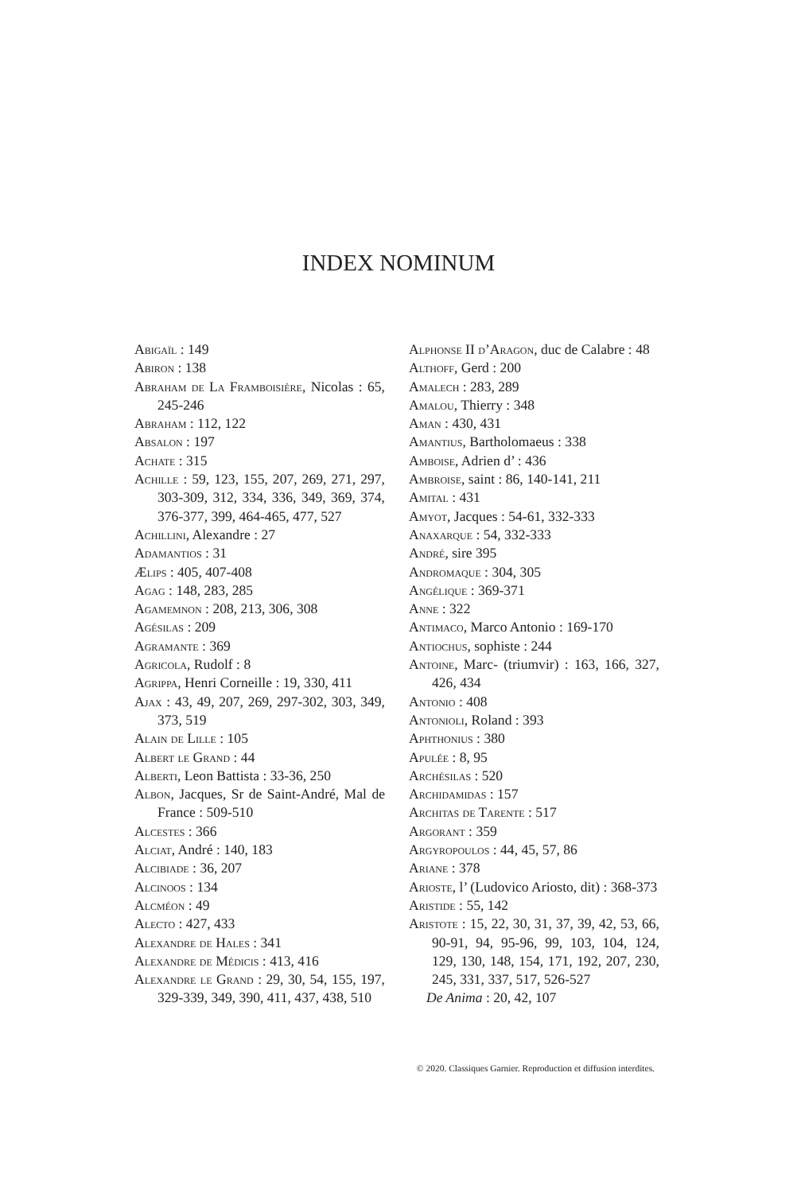INDEX NOMINUM
Abigaïl : 149
Abiron : 138
Abraham de La Framboisière, Nicolas : 65, 245-246
Abraham : 112, 122
Absalon : 197
Achate : 315
Achille : 59, 123, 155, 207, 269, 271, 297, 303-309, 312, 334, 336, 349, 369, 374, 376-377, 399, 464-465, 477, 527
Achillini, Alexandre : 27
Adamantios : 31
Ælips : 405, 407-408
Agag : 148, 283, 285
Agamemnon : 208, 213, 306, 308
Agésilas : 209
Agramante : 369
Agricola, Rudolf : 8
Agrippa, Henri Corneille : 19, 330, 411
Ajax : 43, 49, 207, 269, 297-302, 303, 349, 373, 519
Alain de Lille : 105
Albert le Grand : 44
Alberti, Leon Battista : 33-36, 250
Albon, Jacques, Sr de Saint-André, Mal de France : 509-510
Alcestes : 366
Alciat, André : 140, 183
Alcibiade : 36, 207
Alcinoos : 134
Alcméon : 49
Alecto : 427, 433
Alexandre de Hales : 341
Alexandre de Médicis : 413, 416
Alexandre le Grand : 29, 30, 54, 155, 197, 329-339, 349, 390, 411, 437, 438, 510
Alphonse II d’Aragon, duc de Calabre : 48
Althoff, Gerd : 200
Amalech : 283, 289
Amalou, Thierry : 348
Aman : 430, 431
Amantius, Bartholomaeus : 338
Amboise, Adrien d’ : 436
Ambroise, saint : 86, 140-141, 211
Amital : 431
Amyot, Jacques : 54-61, 332-333
Anaxarque : 54, 332-333
André, sire 395
Andromaque : 304, 305
Angélique : 369-371
Anne : 322
Antimaco, Marco Antonio : 169-170
Antiochus, sophiste : 244
Antoine, Marc- (triumvir) : 163, 166, 327, 426, 434
Antonio : 408
Antonioli, Roland : 393
Aphthonius : 380
Apulée : 8, 95
Archésilas : 520
Archidamidas : 157
Architas de Tarente : 517
Argorant : 359
Argyropoulos : 44, 45, 57, 86
Ariane : 378
Arioste, l’ (Ludovico Ariosto, dit) : 368-373
Aristide : 55, 142
Aristote : 15, 22, 30, 31, 37, 39, 42, 53, 66, 90-91, 94, 95-96, 99, 103, 104, 124, 129, 130, 148, 154, 171, 192, 207, 230, 245, 331, 337, 517, 526-527
De Anima : 20, 42, 107
© 2020. Classiques Garnier. Reproduction et diffusion interdites.